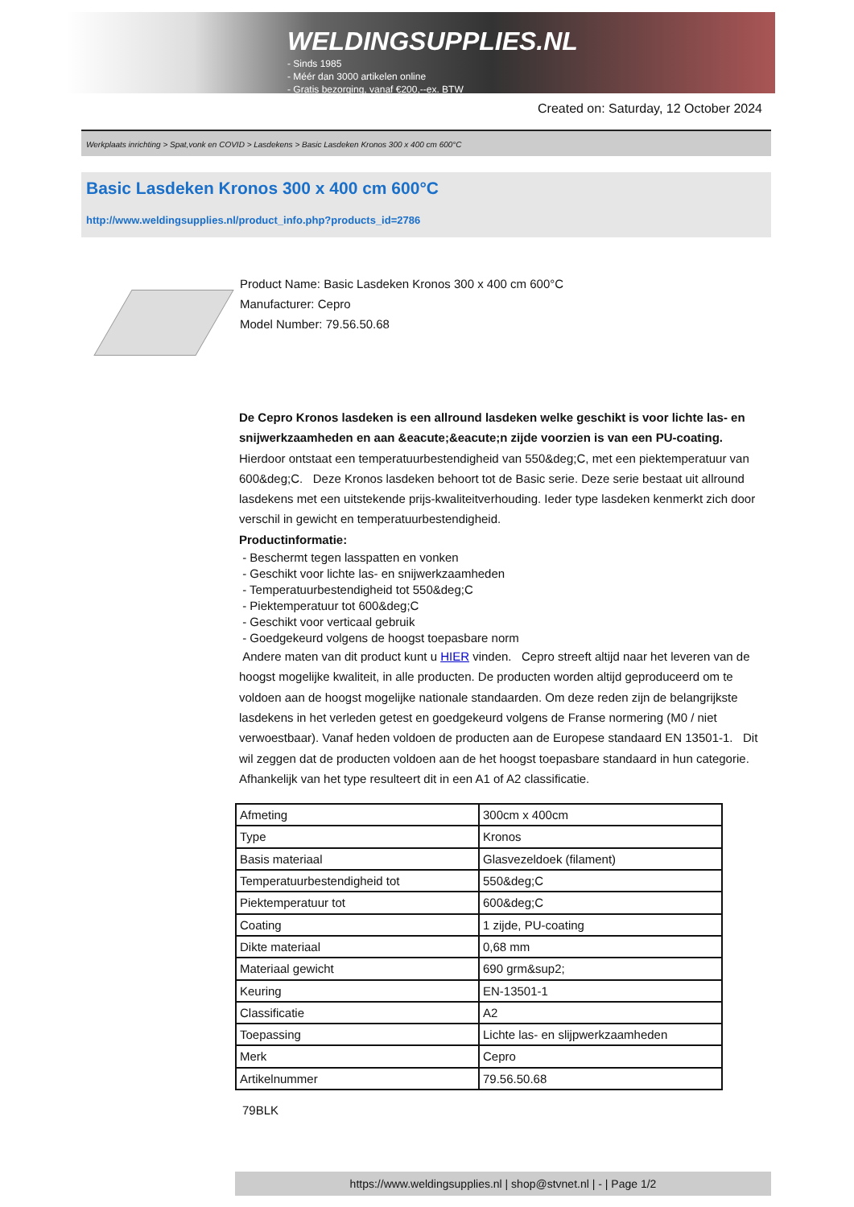WELDINGSUPPLIES.NL
- Sinds 1985
- Méér dan 3000 artikelen online
- Gratis bezorging, vanaf €200,--ex. BTW
Created on: Saturday, 12 October 2024
Werkplaats inrichting > Spat,vonk en COVID > Lasdekens > Basic Lasdeken Kronos 300 x 400 cm 600°C
Basic Lasdeken Kronos 300 x 400 cm 600°C
http://www.weldingsupplies.nl/product_info.php?products_id=2786
Product Name: Basic Lasdeken Kronos 300 x 400 cm 600°C
Manufacturer: Cepro
Model Number: 79.56.50.68
De Cepro Kronos lasdeken is een allround lasdeken welke geschikt is voor lichte las- en snijwerkzaamheden en aan &eacute;&eacute;n zijde voorzien is van een PU-coating. Hierdoor ontstaat een temperatuurbestendigheid van 550&deg;C, met een piektemperatuur van 600&deg;C. Deze Kronos lasdeken behoort tot de Basic serie. Deze serie bestaat uit allround lasdekens met een uitstekende prijs-kwaliteitverhouding. Ieder type lasdeken kenmerkt zich door verschil in gewicht en temperatuurbestendigheid.
Productinformatie:
- Beschermt tegen lasspatten en vonken
- Geschikt voor lichte las- en snijwerkzaamheden
- Temperatuurbestendigheid tot 550&deg;C
- Piektemperatuur tot 600&deg;C
- Geschikt voor verticaal gebruik
- Goedgekeurd volgens de hoogst toepasbare norm
Andere maten van dit product kunt u HIER vinden. Cepro streeft altijd naar het leveren van de hoogst mogelijke kwaliteit, in alle producten. De producten worden altijd geproduceerd om te voldoen aan de hoogst mogelijke nationale standaarden. Om deze reden zijn de belangrijkste lasdekens in het verleden getest en goedgekeurd volgens de Franse normering (M0 / niet verwoestbaar). Vanaf heden voldoen de producten aan de Europese standaard EN 13501-1. Dit wil zeggen dat de producten voldoen aan de het hoogst toepasbare standaard in hun categorie. Afhankelijk van het type resulteert dit in een A1 of A2 classificatie.
| Afmeting | 300cm x 400cm |
| Type | Kronos |
| Basis materiaal | Glasvezeldoek (filament) |
| Temperatuurbestendigheid tot | 550&deg;C |
| Piektemperatuur tot | 600&deg;C |
| Coating | 1 zijde, PU-coating |
| Dikte materiaal | 0,68 mm |
| Materiaal gewicht | 690 grm&sup2; |
| Keuring | EN-13501-1 |
| Classificatie | A2 |
| Toepassing | Lichte las- en slijpwerkzaamheden |
| Merk | Cepro |
| Artikelnummer | 79.56.50.68 |
79BLK
https://www.weldingsupplies.nl | shop@stvnet.nl | - | Page 1/2